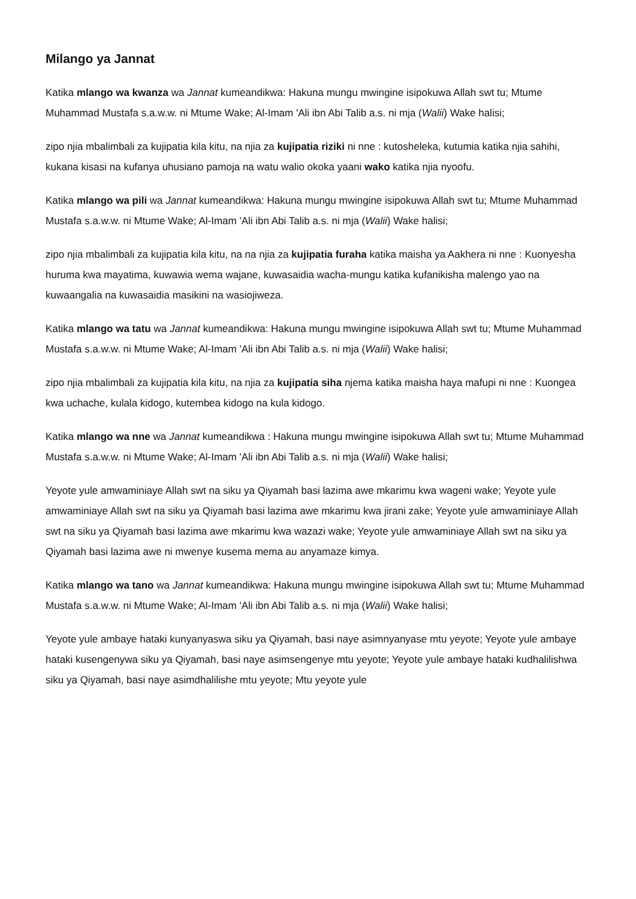Milango ya Jannat
Katika mlango wa kwanza wa Jannat kumeandikwa: Hakuna mungu mwingine isipokuwa Allah swt tu; Mtume Muhammad Mustafa s.a.w.w. ni Mtume Wake; Al-Imam 'Ali ibn Abi Talib a.s. ni mja (Walii) Wake halisi;
zipo njia mbalimbali za kujipatia kila kitu, na njia za kujipatia riziki ni nne : kutosheleka, kutumia katika njia sahihi, kukana kisasi na kufanya uhusiano pamoja na watu walio okoka yaani wako katika njia nyoofu.
Katika mlango wa pili wa Jannat kumeandikwa: Hakuna mungu mwingine isipokuwa Allah swt tu; Mtume Muhammad Mustafa s.a.w.w. ni Mtume Wake; Al-Imam 'Ali ibn Abi Talib a.s. ni mja (Walii) Wake halisi;
zipo njia mbalimbali za kujipatia kila kitu, na na njia za kujipatia furaha katika maisha ya Aakhera ni nne : Kuonyesha huruma kwa mayatima, kuwawia wema wajane, kuwasaidia wacha-mungu katika kufanikisha malengo yao na kuwaangalia na kuwasaidia masikini na wasiojiweza.
Katika mlango wa tatu wa Jannat kumeandikwa: Hakuna mungu mwingine isipokuwa Allah swt tu; Mtume Muhammad Mustafa s.a.w.w. ni Mtume Wake; Al-Imam 'Ali ibn Abi Talib a.s. ni mja (Walii) Wake halisi;
zipo njia mbalimbali za kujipatia kila kitu, na njia za kujipatia siha njema katika maisha haya mafupi ni nne : Kuongea kwa uchache, kulala kidogo, kutembea kidogo na kula kidogo.
Katika mlango wa nne wa Jannat kumeandikwa : Hakuna mungu mwingine isipokuwa Allah swt tu; Mtume Muhammad Mustafa s.a.w.w. ni Mtume Wake; Al-Imam 'Ali ibn Abi Talib a.s. ni mja (Walii) Wake halisi;
Yeyote yule amwaminiaye Allah swt na siku ya Qiyamah basi lazima awe mkarimu kwa wageni wake; Yeyote yule amwaminiaye Allah swt na siku ya Qiyamah basi lazima awe mkarimu kwa jirani zake; Yeyote yule amwaminiaye Allah swt na siku ya Qiyamah basi lazima awe mkarimu kwa wazazi wake; Yeyote yule amwaminiaye Allah swt na siku ya Qiyamah basi lazima awe ni mwenye kusema mema au anyamaze kimya.
Katika mlango wa tano wa Jannat kumeandikwa: Hakuna mungu mwingine isipokuwa Allah swt tu; Mtume Muhammad Mustafa s.a.w.w. ni Mtume Wake; Al-Imam 'Ali ibn Abi Talib a.s. ni mja (Walii) Wake halisi;
Yeyote yule ambaye hataki kunyanyaswa siku ya Qiyamah, basi naye asimnyanyase mtu yeyote; Yeyote yule ambaye hataki kusengenywa siku ya Qiyamah, basi naye asimsengenye mtu yeyote; Yeyote yule ambaye hataki kudhalilishwa siku ya Qiyamah, basi naye asimdhalilishe mtu yeyote; Mtu yeyote yule